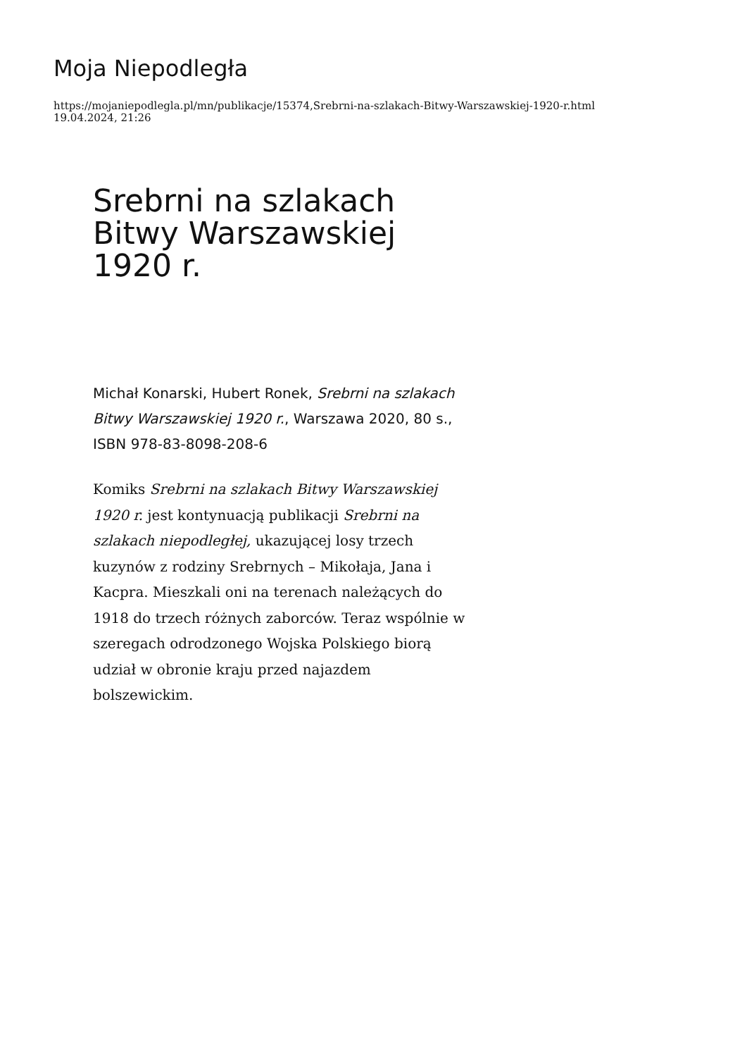Moja Niepodległa
https://mojaniepodlegla.pl/mn/publikacje/15374,Srebrni-na-szlakach-Bitwy-Warszawskiej-1920-r.html
19.04.2024, 21:26
Srebrni na szlakach Bitwy Warszawskiej 1920 r.
Michał Konarski, Hubert Ronek, Srebrni na szlakach Bitwy Warszawskiej 1920 r., Warszawa 2020, 80 s., ISBN 978-83-8098-208-6
Komiks Srebrni na szlakach Bitwy Warszawskiej 1920 r. jest kontynuacją publikacji Srebrni na szlakach niepodległej, ukazującej losy trzech kuzynów z rodziny Srebrnych – Mikołaja, Jana i Kacpra. Mieszkali oni na terenach należących do 1918 do trzech różnych zaborców. Teraz wspólnie w szeregach odrodzonego Wojska Polskiego biorą udział w obronie kraju przed najazdem bolszewickim.